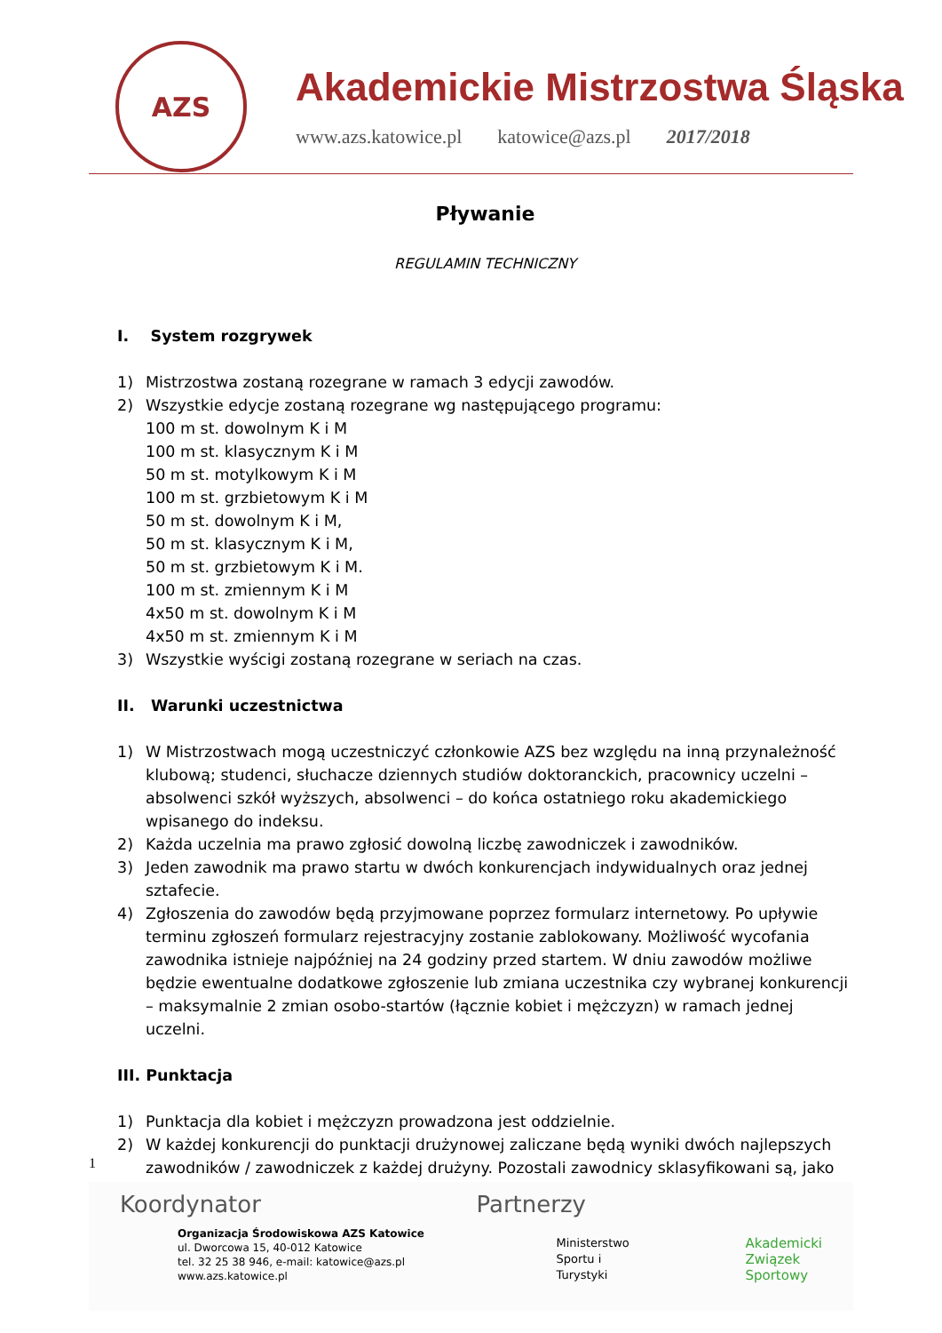AZS
Akademickie Mistrzostwa Śląska
www.azs.katowice.pl katowice@azs.pl 2017/2018
Pływanie
REGULAMIN TECHNICZNY
I. System rozgrywek
1) Mistrzostwa zostaną rozegrane w ramach 3 edycji zawodów.
2) Wszystkie edycje zostaną rozegrane wg następującego programu:
100 m st. dowolnym K i M
100 m st. klasycznym K i M
50 m st. motylkowym K i M
100 m st. grzbietowym K i M
50 m st. dowolnym K i M,
50 m st. klasycznym K i M,
50 m st. grzbietowym K i M.
100 m st. zmiennym K i M
4x50 m st. dowolnym K i M
4x50 m st. zmiennym K i M
3) Wszystkie wyścigi zostaną rozegrane w seriach na czas.
II. Warunki uczestnictwa
1) W Mistrzostwach mogą uczestniczyć członkowie AZS bez względu na inną przynależność klubową; studenci, słuchacze dziennych studiów doktoranckich, pracownicy uczelni – absolwenci szkół wyższych, absolwenci – do końca ostatniego roku akademickiego wpisanego do indeksu.
2) Każda uczelnia ma prawo zgłosić dowolną liczbę zawodniczek i zawodników.
3) Jeden zawodnik ma prawo startu w dwóch konkurencjach indywidualnych oraz jednej sztafecie.
4) Zgłoszenia do zawodów będą przyjmowane poprzez formularz internetowy. Po upływie terminu zgłoszeń formularz rejestracyjny zostanie zablokowany. Możliwość wycofania zawodnika istnieje najpóźniej na 24 godziny przed startem. W dniu zawodów możliwe będzie ewentualne dodatkowe zgłoszenie lub zmiana uczestnika czy wybranej konkurencji – maksymalnie 2 zmian osobo-startów (łącznie kobiet i mężczyzn) w ramach jednej uczelni.
III. Punktacja
1) Punktacja dla kobiet i mężczyzn prowadzona jest oddzielnie.
2) W każdej konkurencji do punktacji drużynowej zaliczane będą wyniki dwóch najlepszych zawodników / zawodniczek z każdej drużyny. Pozostali zawodnicy sklasyfikowani są, jako
1
Koordynator
Organizacja Środowiskowa AZS Katowice
ul. Dworcowa 15, 40-012 Katowice
tel. 32 25 38 946, e-mail: katowice@azs.pl
www.azs.katowice.pl
Partnerzy
Ministerstwo
Sportu i Turystyki
Akademicki
Związek
Sportowy